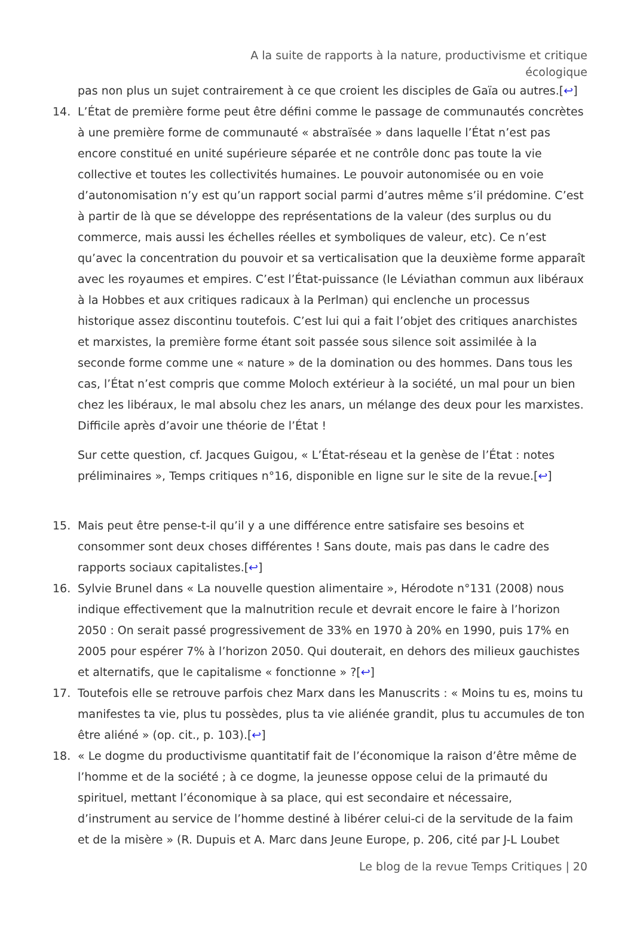A la suite de rapports à la nature, productivisme et critique écologique
pas non plus un sujet contrairement à ce que croient les disciples de Gaïa ou autres.[↩]
14. L’État de première forme peut être défini comme le passage de communautés concrètes à une première forme de communauté « abstraïsée » dans laquelle l’État n’est pas encore constitué en unité supérieure séparée et ne contrôle donc pas toute la vie collective et toutes les collectivités humaines. Le pouvoir autonomisée ou en voie d’autonomisation n’y est qu’un rapport social parmi d’autres même s’il prédomine. C’est à partir de là que se développe des représentations de la valeur (des surplus ou du commerce, mais aussi les échelles réelles et symboliques de valeur, etc). Ce n’est qu’avec la concentration du pouvoir et sa verticalisation que la deuxième forme apparaît avec les royaumes et empires. C’est l’État-puissance (le Léviathan commun aux libéraux à la Hobbes et aux critiques radicaux à la Perlman) qui enclenche un processus historique assez discontinu toutefois. C’est lui qui a fait l’objet des critiques anarchistes et marxistes, la première forme étant soit passée sous silence soit assimilée à la seconde forme comme une « nature » de la domination ou des hommes. Dans tous les cas, l’État n’est compris que comme Moloch extérieur à la société, un mal pour un bien chez les libéraux, le mal absolu chez les anars, un mélange des deux pour les marxistes. Difficile après d’avoir une théorie de l’État !
Sur cette question, cf. Jacques Guigou, « L’État-réseau et la genèse de l’État : notes préliminaires », Temps critiques n°16, disponible en ligne sur le site de la revue.[↩]
15. Mais peut être pense-t-il qu’il y a une différence entre satisfaire ses besoins et consommer sont deux choses différentes ! Sans doute, mais pas dans le cadre des rapports sociaux capitalistes.[↩]
16. Sylvie Brunel dans « La nouvelle question alimentaire », Hérodote n°131 (2008) nous indique effectivement que la malnutrition recule et devrait encore le faire à l’horizon 2050 : On serait passé progressivement de 33% en 1970 à 20% en 1990, puis 17% en 2005 pour espérer 7% à l’horizon 2050. Qui douterait, en dehors des milieux gauchistes et alternatifs, que le capitalisme « fonctionne » ?[↩]
17. Toutefois elle se retrouve parfois chez Marx dans les Manuscrits : « Moins tu es, moins tu manifestes ta vie, plus tu possèdes, plus ta vie aliénée grandit, plus tu accumules de ton être aliéné » (op. cit., p. 103).[↩]
18. « Le dogme du productivisme quantitatif fait de l’économique la raison d’être même de l’homme et de la société ; à ce dogme, la jeunesse oppose celui de la primauté du spirituel, mettant l’économique à sa place, qui est secondaire et nécessaire, d’instrument au service de l’homme destiné à libérer celui-ci de la servitude de la faim et de la misère » (R. Dupuis et A. Marc dans Jeune Europe, p. 206, cité par J-L Loubet
Le blog de la revue Temps Critiques | 20